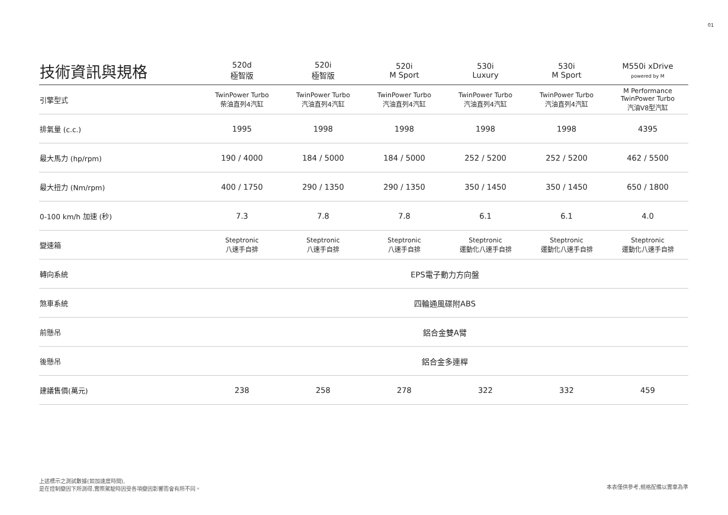01
| 技術資訊與規格 | 520d 極智版 | 520i 極智版 | 520i M Sport | 530i Luxury | 530i M Sport | M550i xDrive powered by M |
| --- | --- | --- | --- | --- | --- | --- |
| 引擎型式 | TwinPower Turbo 柴油直列4汽缸 | TwinPower Turbo 汽油直列4汽缸 | TwinPower Turbo 汽油直列4汽缸 | TwinPower Turbo 汽油直列4汽缸 | TwinPower Turbo 汽油直列4汽缸 | M Performance TwinPower Turbo 汽油V8型汽缸 |
| 排氣量 (c.c.) | 1995 | 1998 | 1998 | 1998 | 1998 | 4395 |
| 最大馬力 (hp/rpm) | 190 / 4000 | 184 / 5000 | 184 / 5000 | 252 / 5200 | 252 / 5200 | 462 / 5500 |
| 最大扭力 (Nm/rpm) | 400 / 1750 | 290 / 1350 | 290 / 1350 | 350 / 1450 | 350 / 1450 | 650 / 1800 |
| 0-100 km/h 加速 (秒) | 7.3 | 7.8 | 7.8 | 6.1 | 6.1 | 4.0 |
| 變速箱 | Steptronic 八速手自排 | Steptronic 八速手自排 | Steptronic 八速手自排 | Steptronic 運動化八速手自排 | Steptronic 運動化八速手自排 | Steptronic 運動化八速手自排 |
| 轉向系統 | EPS電子動力方向盤 | | | | | |
| 煞車系統 | 四輪通風碟附ABS | | | | | |
| 前懸吊 | 鋁合金雙A臂 | | | | | |
| 後懸吊 | 鋁合金多連桿 | | | | | |
| 建議售價(萬元) | 238 | 258 | 278 | 322 | 332 | 459 |
上述標示之測試數據(如加速度時間),
是在控制變因下所測得,實際駕駛時因受各項變因影響而會有所不同。
本表僅供參考,規格配備以實車為準